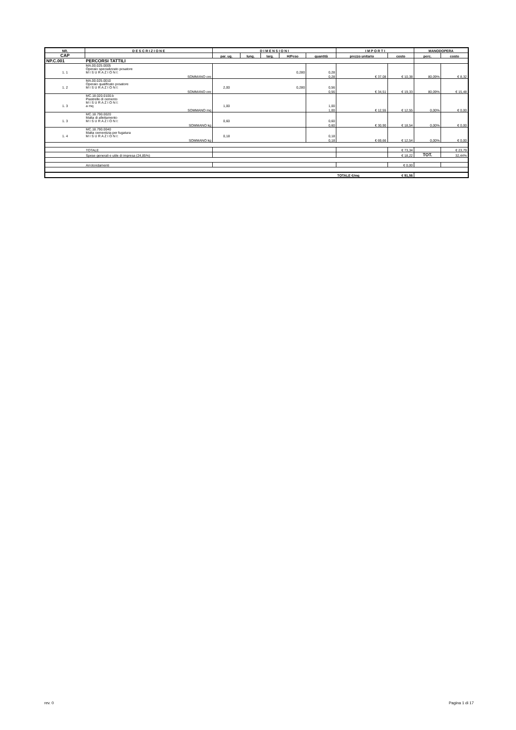| NR. | D E S C R I Z I O N E | D I M E N S I O N I | | | | | I M P O R T I | | MANODOPERA | |
| --- | --- | --- | --- | --- | --- | --- | --- | --- | --- | --- |
| CAP | | par. ug. | lung. | larg. | H/Peso | quantità | prezzo unitario | costo | perc. | costo |
| NP.C.001 | PERCORSI TATTILI | | | | | | | | | |
| 1. 1 | MA.00.025.0005 Operaio specializzato posatore M I S U R A Z I O N I: | 0,280 | | | | 0,28 | | | | |
| | SOMMANO ore | | | | | 0,28 | € 37,08 | € 10,38 | 80,09% | € 8,32 |
| 1. 2 | MA.00.025.0010 Operaio qualificato posatore M I S U R A Z I O N I: | 2,00 | | | 0,280 | 0,56 | | | | |
| | SOMMANO ore | | | | | 0,56 | € 34,51 | € 19,33 | 80,09% | € 15,48 |
| 1. 3 | MC.18.020.0100.b Piastrelle di cemento M I S U R A Z I O N I: a mq | 1,00 | | | | 1,00 | | | | |
| | SOMMANO mq | | | | | 1,00 | € 12,55 | € 12,55 | 0,00% | € 0,00 |
| 1. 3 | MC.18.790.0020 Malta di allettamento M I S U R A Z I O N I: | 0,60 | | | | 0,60 | | | | |
| | SOMMANO kg | | | | | 0,60 | € 30,90 | € 18,54 | 0,00% | € 0,00 |
| 1. 4 | MC.18.790.0040 Malta cementizia per fugatura M I S U R A Z I O N I: | 0,18 | | | | 0,18 | | | | |
| | SOMMANO kg | | | | | 0,18 | € 69,66 | € 12,54 | 0,00% | € 0,00 |
| | TOTALE | | | | | | | € 73,34 | | € 23,79 |
| | Spese generali e utile di impresa (24,85%) | | | | | | | € 18,22 | TOT. | 32,44% |
| | Arrotondamenti | | | | | | | € 0,00 | | |
| | | | | | | | TOTALE €/mq | € 91,56 | | |
rev. 0 Pagina 1 di 17